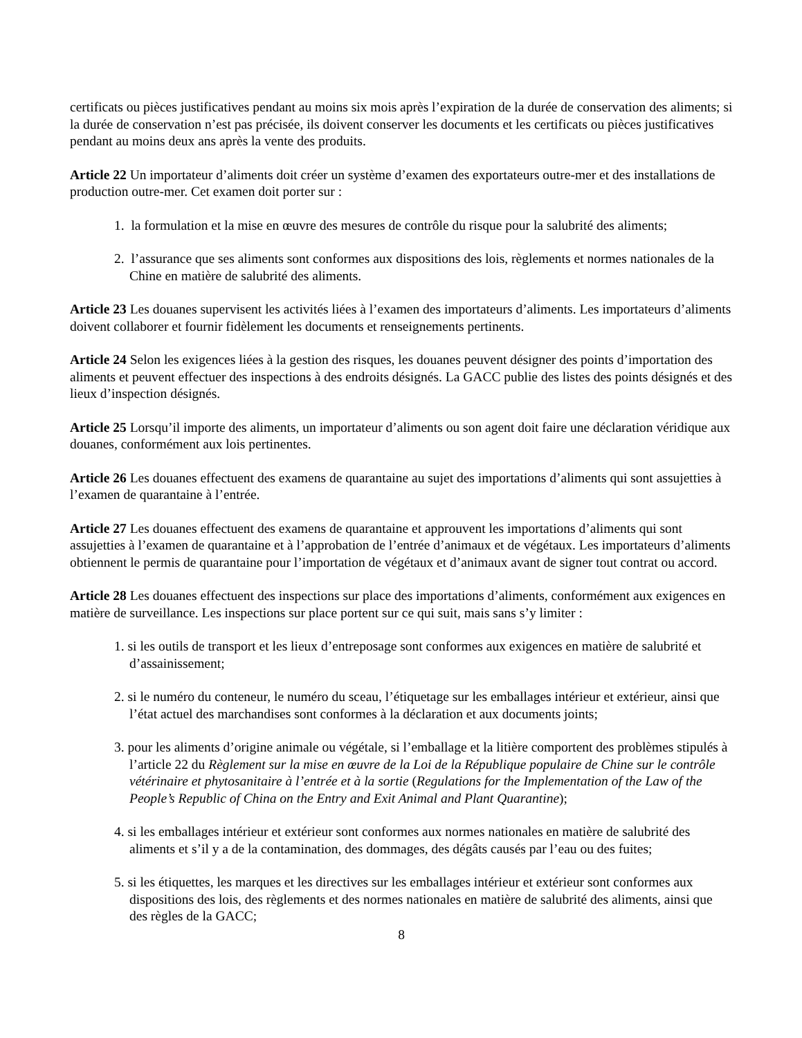certificats ou pièces justificatives pendant au moins six mois après l’expiration de la durée de conservation des aliments; si la durée de conservation n’est pas précisée, ils doivent conserver les documents et les certificats ou pièces justificatives pendant au moins deux ans après la vente des produits.
Article 22 Un importateur d’aliments doit créer un système d’examen des exportateurs outre-mer et des installations de production outre-mer. Cet examen doit porter sur :
1. la formulation et la mise en œuvre des mesures de contrôle du risque pour la salubrité des aliments;
2. l’assurance que ses aliments sont conformes aux dispositions des lois, règlements et normes nationales de la Chine en matière de salubrité des aliments.
Article 23 Les douanes supervisent les activités liées à l’examen des importateurs d’aliments. Les importateurs d’aliments doivent collaborer et fournir fidèlement les documents et renseignements pertinents.
Article 24 Selon les exigences liées à la gestion des risques, les douanes peuvent désigner des points d’importation des aliments et peuvent effectuer des inspections à des endroits désignés. La GACC publie des listes des points désignés et des lieux d’inspection désignés.
Article 25 Lorsqu’il importe des aliments, un importateur d’aliments ou son agent doit faire une déclaration véridique aux douanes, conformément aux lois pertinentes.
Article 26 Les douanes effectuent des examens de quarantaine au sujet des importations d’aliments qui sont assujetties à l’examen de quarantaine à l’entrée.
Article 27 Les douanes effectuent des examens de quarantaine et approuvent les importations d’aliments qui sont assujetties à l’examen de quarantaine et à l’approbation de l’entrée d’animaux et de végétaux. Les importateurs d’aliments obtiennent le permis de quarantaine pour l’importation de végétaux et d’animaux avant de signer tout contrat ou accord.
Article 28 Les douanes effectuent des inspections sur place des importations d’aliments, conformément aux exigences en matière de surveillance. Les inspections sur place portent sur ce qui suit, mais sans s’y limiter :
1. si les outils de transport et les lieux d’entreposage sont conformes aux exigences en matière de salubrité et d’assainissement;
2. si le numéro du conteneur, le numéro du sceau, l’étiquetage sur les emballages intérieur et extérieur, ainsi que l’état actuel des marchandises sont conformes à la déclaration et aux documents joints;
3. pour les aliments d’origine animale ou végétale, si l’emballage et la litière comportent des problèmes stipulés à l’article 22 du Règlement sur la mise en œuvre de la Loi de la République populaire de Chine sur le contrôle vétérinaire et phytosanitaire à l’entrée et à la sortie (Regulations for the Implementation of the Law of the People’s Republic of China on the Entry and Exit Animal and Plant Quarantine);
4. si les emballages intérieur et extérieur sont conformes aux normes nationales en matière de salubrité des aliments et s’il y a de la contamination, des dommages, des dégâts causés par l’eau ou des fuites;
5. si les étiquettes, les marques et les directives sur les emballages intérieur et extérieur sont conformes aux dispositions des lois, des règlements et des normes nationales en matière de salubrité des aliments, ainsi que des règles de la GACC;
8